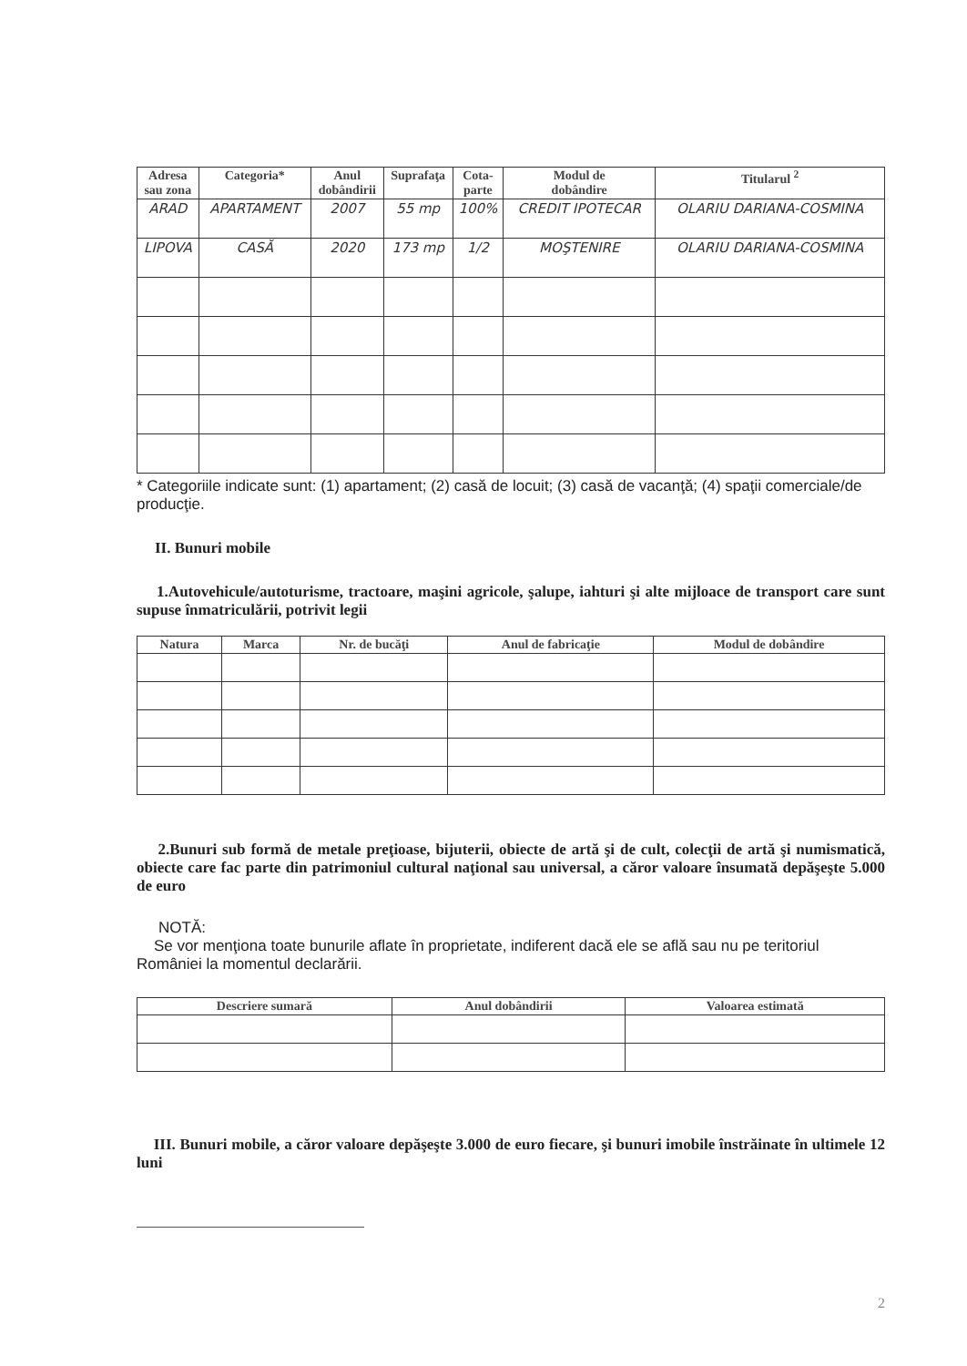| Adresa sau zona | Categoria* | Anul dobândirii | Suprafaţa | Cota- parte | Modul de dobândire | Titularul <sup>2</sup> |
| --- | --- | --- | --- | --- | --- | --- |
| ARAD | APARTAMENT | 2007 | 55 mp | 100% | CREDIT IPOTECAR | OLARIU DARIANA-COSMINA |
| LIPOVA | CASĂ | 2020 | 173 mp | 1/2 | MOŞTENIRE | OLARIU DARIANA-COSMINA |
* Categoriile indicate sunt: (1) apartament; (2) casă de locuit; (3) casă de vacanţă; (4) spaţii comerciale/de producţie.
II. Bunuri mobile
1.Autovehicule/autoturisme, tractoare, maşini agricole, şalupe, iahturi şi alte mijloace de transport care sunt supuse înmatriculării, potrivit legii
| Natura | Marca | Nr. de bucăţi | Anul de fabricaţie | Modul de dobândire |
| --- | --- | --- | --- | --- |
2.Bunuri sub formă de metale preţioase, bijuterii, obiecte de artă şi de cult, colecţii de artă şi numismatică, obiecte care fac parte din patrimoniul cultural naţional sau universal, a căror valoare însumată depăşeşte 5.000 de euro
NOTĂ:
Se vor menţiona toate bunurile aflate în proprietate, indiferent dacă ele se află sau nu pe teritoriul României la momentul declarării.
| Descriere sumară | Anul dobândirii | Valoarea estimată |
| --- | --- | --- |
III. Bunuri mobile, a căror valoare depăşeşte 3.000 de euro fiecare, şi bunuri imobile înstrăinate în ultimele 12 luni
2